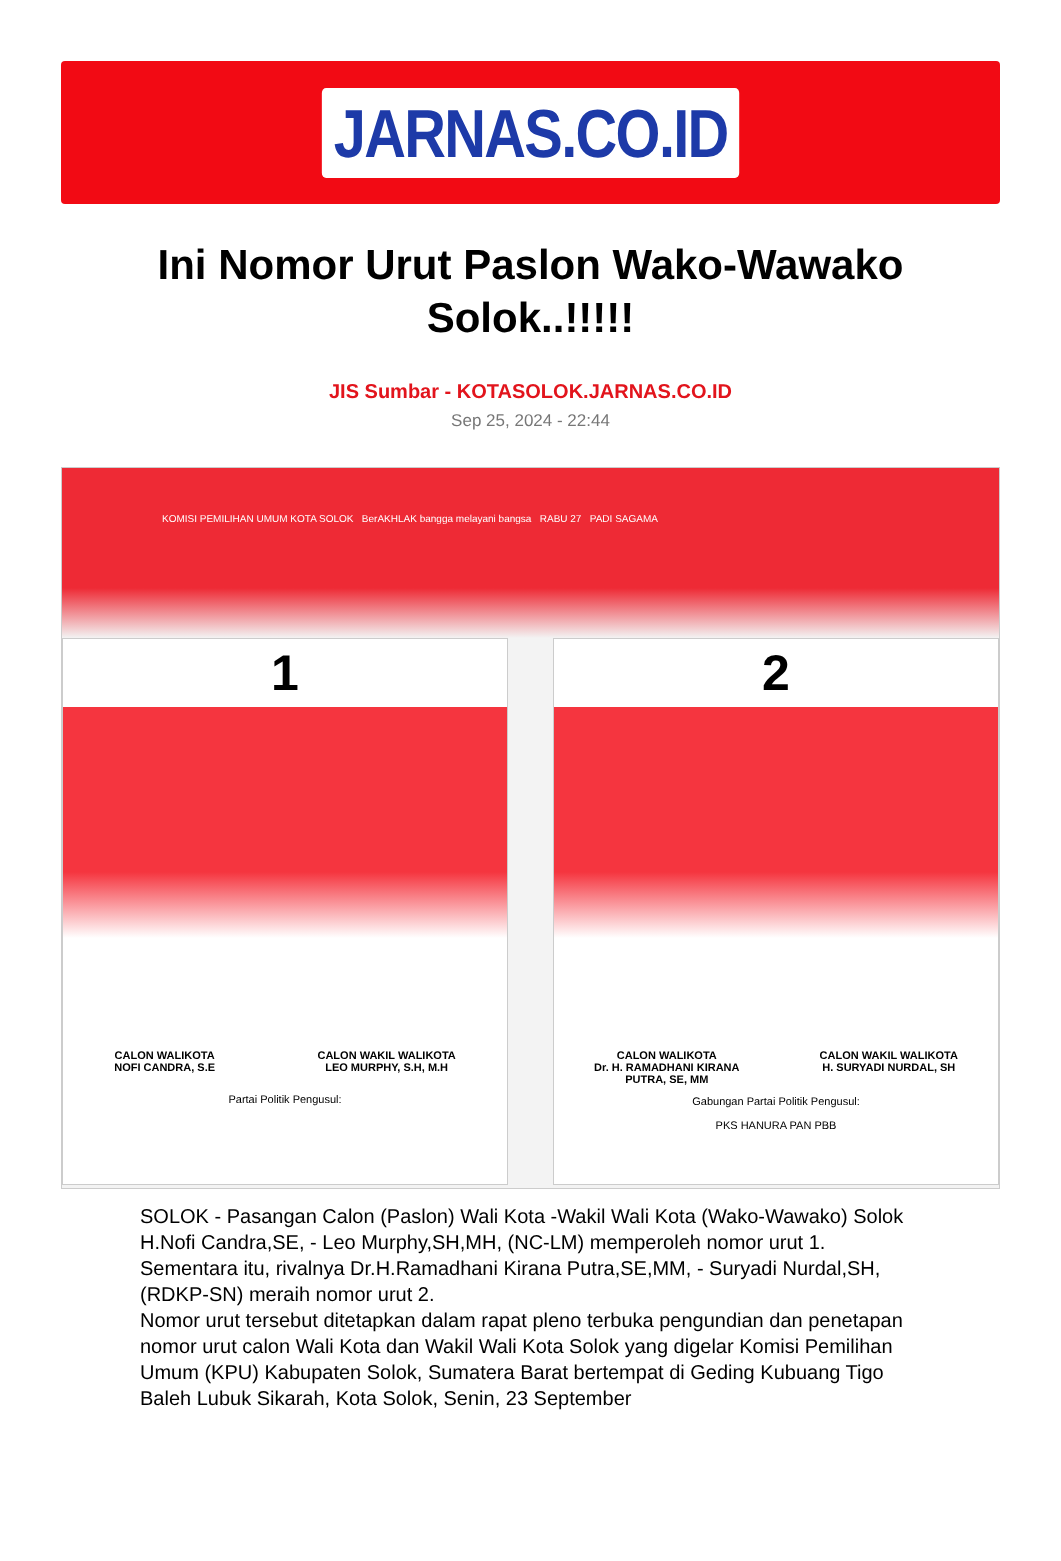JARNAS.CO.ID
Ini Nomor Urut Paslon Wako-Wawako Solok..!!!!!
JIS Sumbar - KOTASOLOK.JARNAS.CO.ID
Sep 25, 2024 - 22:44
KOMISI PEMILIHAN UMUM KOTA SOLOK BerAKHLAK bangga melayani bangsa RABU 27 PADI SAGAMA
1
CALON WALIKOTA
NOFI CANDRA, S.E
CALON WAKIL WALIKOTA
LEO MURPHY, S.H, M.H
Partai Politik Pengusul:
2
CALON WALIKOTA
Dr. H. RAMADHANI KIRANA
PUTRA, SE, MM
CALON WAKIL WALIKOTA
H. SURYADI NURDAL, SH
Gabungan Partai Politik Pengusul:
PKS HANURA PAN PBB
SOLOK - Pasangan Calon (Paslon) Wali Kota -Wakil Wali Kota (Wako-Wawako) Solok H.Nofi Candra,SE, - Leo Murphy,SH,MH, (NC-LM) memperoleh nomor urut 1. Sementara itu, rivalnya Dr.H.Ramadhani Kirana Putra,SE,MM, - Suryadi Nurdal,SH, (RDKP-SN) meraih nomor urut 2.
Nomor urut tersebut ditetapkan dalam rapat pleno terbuka pengundian dan penetapan nomor urut calon Wali Kota dan Wakil Wali Kota Solok yang digelar Komisi Pemilihan Umum (KPU) Kabupaten Solok, Sumatera Barat bertempat di Geding Kubuang Tigo Baleh Lubuk Sikarah, Kota Solok, Senin, 23 September